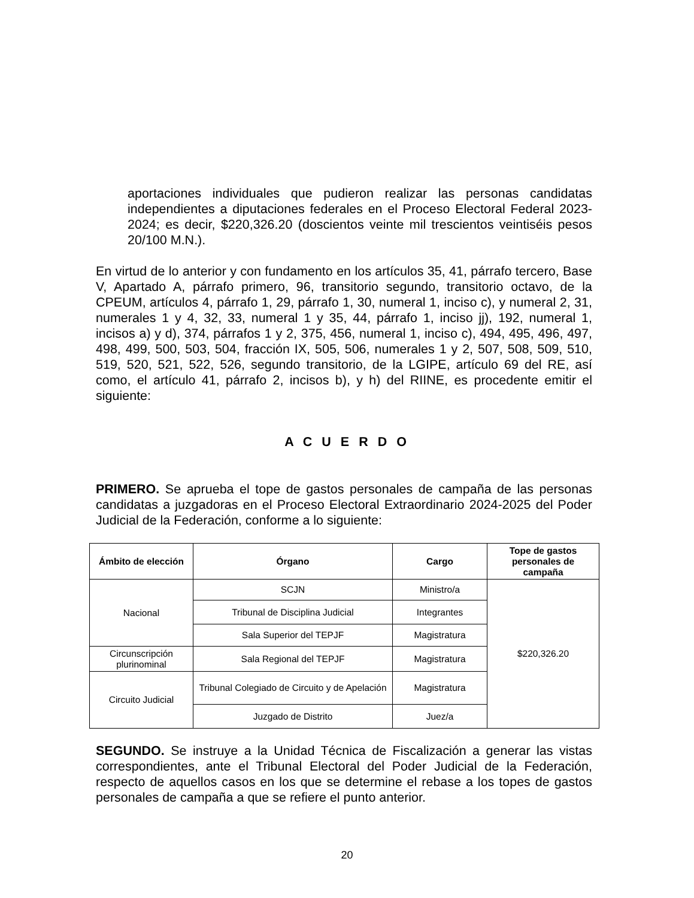aportaciones individuales que pudieron realizar las personas candidatas independientes a diputaciones federales en el Proceso Electoral Federal 2023-2024; es decir, $220,326.20 (doscientos veinte mil trescientos veintiséis pesos 20/100 M.N.).
En virtud de lo anterior y con fundamento en los artículos 35, 41, párrafo tercero, Base V, Apartado A, párrafo primero, 96, transitorio segundo, transitorio octavo, de la CPEUM, artículos 4, párrafo 1, 29, párrafo 1, 30, numeral 1, inciso c), y numeral 2, 31, numerales 1 y 4, 32, 33, numeral 1 y 35, 44, párrafo 1, inciso jj), 192, numeral 1, incisos a) y d), 374, párrafos 1 y 2, 375, 456, numeral 1, inciso c), 494, 495, 496, 497, 498, 499, 500, 503, 504, fracción IX, 505, 506, numerales 1 y 2, 507, 508, 509, 510, 519, 520, 521, 522, 526, segundo transitorio, de la LGIPE, artículo 69 del RE, así como, el artículo 41, párrafo 2, incisos b), y h) del RIINE, es procedente emitir el siguiente:
A C U E R D O
PRIMERO. Se aprueba el tope de gastos personales de campaña de las personas candidatas a juzgadoras en el Proceso Electoral Extraordinario 2024-2025 del Poder Judicial de la Federación, conforme a lo siguiente:
| Ámbito de elección | Órgano | Cargo | Tope de gastos personales de campaña |
| --- | --- | --- | --- |
| Nacional | SCJN | Ministro/a | $220,326.20 |
| | Tribunal de Disciplina Judicial | Integrantes | |
| | Sala Superior del TEPJF | Magistratura | |
| Circunscripción plurinominal | Sala Regional del TEPJF | Magistratura | |
| Circuito Judicial | Tribunal Colegiado de Circuito y de Apelación | Magistratura | |
| | Juzgado de Distrito | Juez/a | |
SEGUNDO. Se instruye a la Unidad Técnica de Fiscalización a generar las vistas correspondientes, ante el Tribunal Electoral del Poder Judicial de la Federación, respecto de aquellos casos en los que se determine el rebase a los topes de gastos personales de campaña a que se refiere el punto anterior.
20